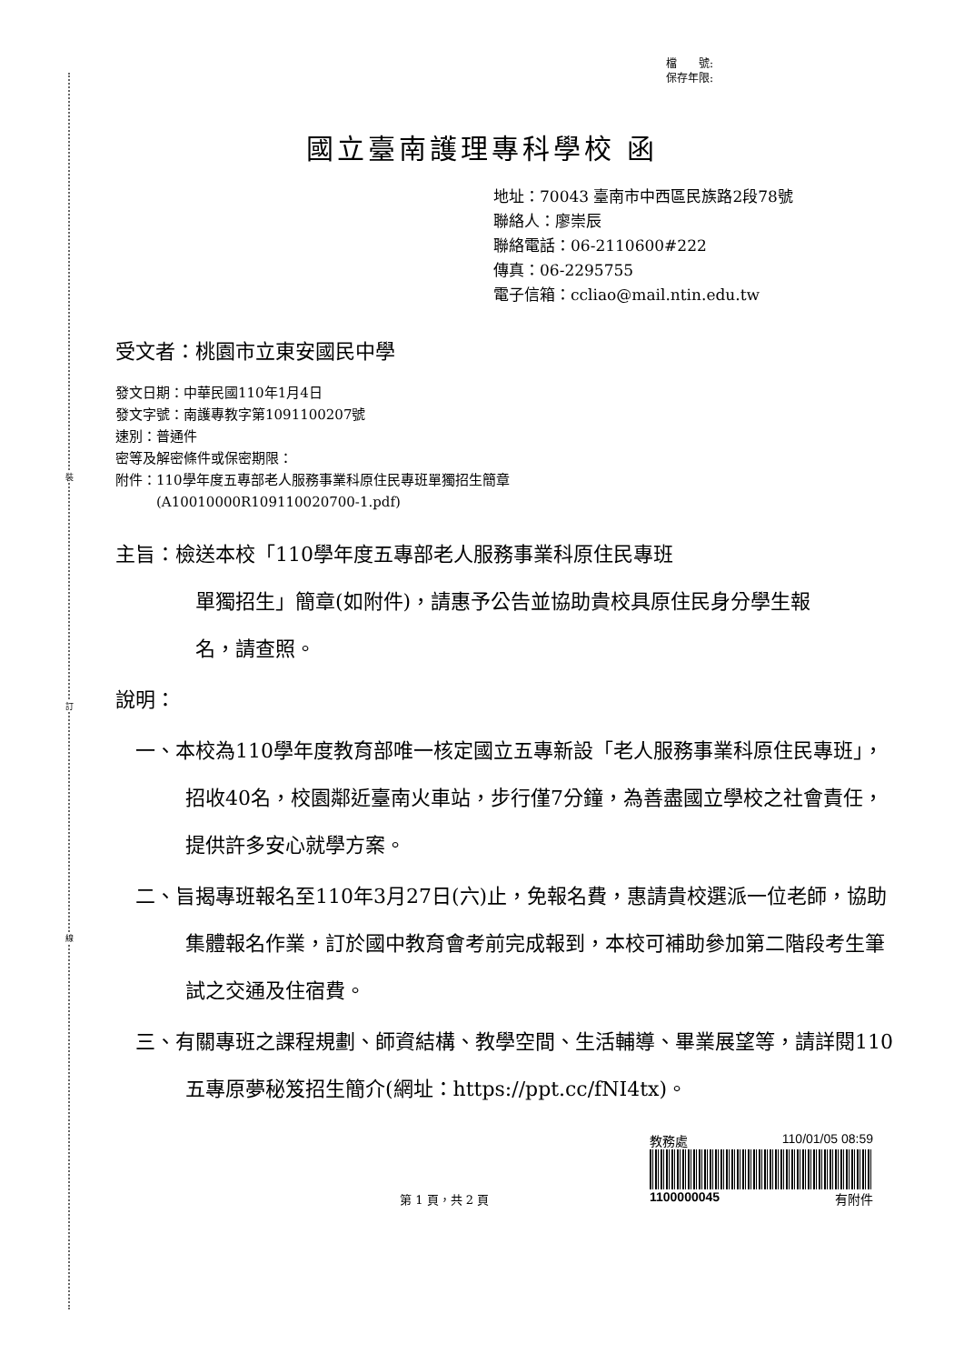裝
訂
線
檔　　號:
保存年限:
國立臺南護理專科學校 函
地址：70043 臺南市中西區民族路2段78號
聯絡人：廖崇辰
聯絡電話：06-2110600#222
傳真：06-2295755
電子信箱：ccliao@mail.ntin.edu.tw
受文者：桃園市立東安國民中學
發文日期：中華民國110年1月4日
發文字號：南護專教字第1091100207號
速別：普通件
密等及解密條件或保密期限：
附件：110學年度五專部老人服務事業科原住民專班單獨招生簡章
　　　(A10010000R109110020700-1.pdf)
主旨：檢送本校「110學年度五專部老人服務事業科原住民專班
單獨招生」簡章(如附件)，請惠予公告並協助貴校具原住民身分學生報名，請查照。
說明：
一、本校為110學年度教育部唯一核定國立五專新設「老人服務事業科原住民專班」，招收40名，校園鄰近臺南火車站，步行僅7分鐘，為善盡國立學校之社會責任，提供許多安心就學方案。
二、旨揭專班報名至110年3月27日(六)止，免報名費，惠請貴校選派一位老師，協助集體報名作業，訂於國中教育會考前完成報到，本校可補助參加第二階段考生筆試之交通及住宿費。
三、有關專班之課程規劃、師資結構、教學空間、生活輔導、畢業展望等，請詳閱110五專原夢秘笈招生簡介(網址：https://ppt.cc/fNI4tx)。
第 1 頁，共 2 頁 教務處 110/01/05 08:59
1100000045 有附件